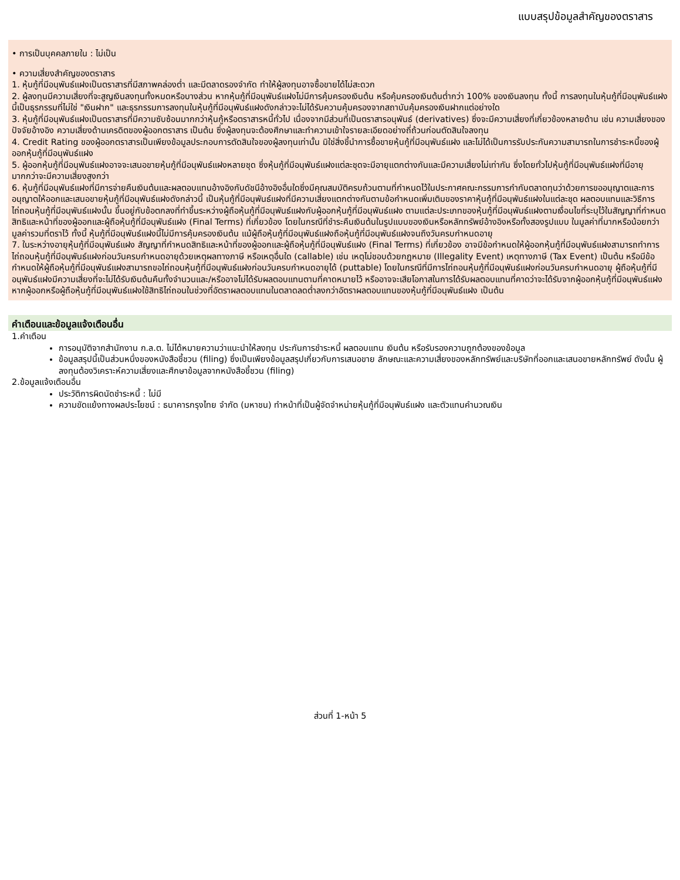แบบสรุปข้อมูลสำคัญของตราสาร
• การเป็นบุคคลภายใน : ไม่เป็น
• ความเสี่ยงสำคัญของตราสาร
1. หุ้นกู้ที่มีอนุพันธ์แฝงเป็นตราสารที่มีสภาพคล่องต่ำ และมีตลาดรองจำกัด ทำให้ผู้ลงทุนอาจซื้อขายได้ไม่สะดวก
2. ผู้ลงทุนมีความเสี่ยงที่จะสูญเงินลงทุนทั้งหมดหรือบางส่วน หากหุ้นกู้ที่มีอนุพันธ์แฝงไม่มีการคุ้มครองเงินต้น หรือคุ้มครองเงินต้นต่ำกว่า 100% ของเงินลงทุน ทั้งนี้ การลงทุนในหุ้นกู้ที่มีอนุพันธ์แฝงนี้เป็นธุรกรรมที่ไม่ใช่ "เงินฝาก" และธุรกรรมการลงทุนในหุ้นกู้ที่มีอนุพันธ์แฝงดังกล่าวจะไม่ได้รับความคุ้มครองจากสถาบันคุ้มครองเงินฝากแต่อย่างใด
3. หุ้นกู้ที่มีอนุพันธ์แฝงเป็นตราสารที่มีความซับซ้อนมากกว่าหุ้นกู้หรือตราสารหนี้ทั่วไป เนื่องจากมีส่วนที่เป็นตราสารอนุพันธ์ (derivatives) ซึ่งจะมีความเสี่ยงที่เกี่ยวข้องหลายด้าน เช่น ความเสี่ยงของปัจจัยอ้างอิง ความเสี่ยงด้านเครดิตของผู้ออกตราสาร เป็นต้น ซึ่งผู้ลงทุนจะต้องศึกษาและทำความเข้าใจรายละเอียดอย่างถี่ถ้วนก่อนตัดสินใจลงทุน
4. Credit Rating ของผู้ออกตราสารเป็นเพียงข้อมูลประกอบการตัดสินใจของผู้ลงทุนเท่านั้น มิใช่สิ่งชี้นำการซื้อขายหุ้นกู้ที่มีอนุพันธ์แฝง และไม่ได้เป็นการรับประกันความสามารถในการชำระหนี้ของผู้ออกหุ้นกู้ที่มีอนุพันธ์แฝง
5. ผู้ออกหุ้นกู้ที่มีอนุพันธ์แฝงอาจจะเสนอขายหุ้นกู้ที่มีอนุพันธ์แฝงหลายชุด ซึ่งหุ้นกู้ที่มีอนุพันธ์แฝงแต่ละชุดจะมีอายุแตกต่างกันและมีความเสี่ยงไม่เท่ากัน ซึ่งโดยทั่วไปหุ้นกู้ที่มีอนุพันธ์แฝงที่มีอายุมากกว่าจะมีความเสี่ยงสูงกว่า
6. หุ้นกู้ที่มีอนุพันธ์แฝงที่มีการจ่ายคืนเงินต้นและผลตอบแทนอ้างอิงกับดัชนีอ้างอิงอื่นใดซึ่งมีคุณสมบัติครบถ้วนตามที่กำหนดไว้ในประกาศคณะกรรมการกำกับตลาดทุนว่าด้วยการขออนุญาตและการอนุญาตให้ออกและเสนอขายหุ้นกู้ที่มีอนุพันธ์แฝงดังกล่าวนี้ เป็นหุ้นกู้ที่มีอนุพันธ์แฝงที่มีความเสี่ยงแตกต่างกันตามข้อกำหนดเพิ่มเติมของราคาหุ้นกู้ที่มีอนุพันธ์แฝงในแต่ละชุด ผลตอบแทนและวิธีการไถ่ถอนหุ้นกู้ที่มีอนุพันธ์แฝงนั้น ขึ้นอยู่กับข้อตกลงที่ทำขึ้นระหว่างผู้ถือหุ้นกู้ที่มีอนุพันธ์แฝงกับผู้ออกหุ้นกู้ที่มีอนุพันธ์แฝง ตามแต่ละประเภทของหุ้นกู้ที่มีอนุพันธ์แฝงตามเงื่อนไขที่ระบุไว้ในสัญญาที่กำหนดสิทธิและหน้าที่ของผู้ออกและผู้ถือหุ้นกู้ที่มีอนุพันธ์แฝง (Final Terms) ที่เกี่ยวข้อง โดยในกรณีที่ชำระคืนเงินต้นในรูปแบบของเงินหรือหลักทรัพย์อ้างอิงหรือทั้งสองรูปแบบ ในมูลค่าที่มากหรือน้อยกว่ามูลค่ารวมที่ตราไว้ ทั้งนี้ หุ้นกู้ที่มีอนุพันธ์แฝงนี้ไม่มีการคุ้มครองเงินต้น แม้ผู้ถือหุ้นกู้ที่มีอนุพันธ์แฝงถือหุ้นกู้ที่มีอนุพันธ์แฝงจนถึงวันครบกำหนดอายุ
7. ในระหว่างอายุหุ้นกู้ที่มีอนุพันธ์แฝง สัญญาที่กำหนดสิทธิและหน้าที่ของผู้ออกและผู้ถือหุ้นกู้ที่มีอนุพันธ์แฝง (Final Terms) ที่เกี่ยวข้อง อาจมีข้อกำหนดให้ผู้ออกหุ้นกู้ที่มีอนุพันธ์แฝงสามารถทำการไถ่ถอนหุ้นกู้ที่มีอนุพันธ์แฝงก่อนวันครบกำหนดอายุด้วยเหตุผลทางภาษี หรือเหตุอื่นใด (callable) เช่น เหตุไม่ชอบด้วยกฎหมาย (Illegality Event) เหตุทางภาษี (Tax Event) เป็นต้น หรือมีข้อกำหนดให้ผู้ถือหุ้นกู้ที่มีอนุพันธ์แฝงสามารถขอไถ่ถอนหุ้นกู้ที่มีอนุพันธ์แฝงก่อนวันครบกำหนดอายุได้ (puttable) โดยในกรณีที่มีการไถ่ถอนหุ้นกู้ที่มีอนุพันธ์แฝงก่อนวันครบกำหนดอายุ ผู้ถือหุ้นกู้ที่มีอนุพันธ์แฝงมีความเสี่ยงที่จะไม่ได้รับเงินต้นคืนทั้งจำนวนและ/หรืออาจไม่ได้รับผลตอบแทนตามที่คาดหมายไว้ หรืออาจจะเสียโอกาสในการได้รับผลตอบแทนที่คาดว่าจะได้รับจากผู้ออกหุ้นกู้ที่มีอนุพันธ์แฝง หากผู้ออกหรือผู้ถือหุ้นกู้ที่มีอนุพันธ์แฝงใช้สิทธิไถ่ถอนในช่วงที่อัตราผลตอบแทนในตลาดลดต่ำลงกว่าอัตราผลตอบแทนของหุ้นกู้ที่มีอนุพันธ์แฝง เป็นต้น
คำเตือนและข้อมูลแจ้งเตือนอื่น
1.คำเตือน
การอนุมัติจากสำนักงาน ก.ล.ต. ไม่ได้หมายความว่าแนะนำให้ลงทุน ประกันการชำระหนี้ ผลตอบแทน เงินต้น หรือรับรองความถูกต้องของข้อมูล
ข้อมูลสรุปนี้เป็นส่วนหนึ่งของหนังสือชี้ชวน (filing) ซึ่งเป็นเพียงข้อมูลสรุปเกี่ยวกับการเสนอขาย ลักษณะและความเสี่ยงของหลักทรัพย์และบริษัทที่ออกและเสนอขายหลักทรัพย์ ดังนั้น ผู้ลงทุนต้องวิเคราะห์ความเสี่ยงและศึกษาข้อมูลจากหนังสือชี้ชวน (filing)
2.ข้อมูลแจ้งเตือนอื่น
ประวัติการผิดนัดชำระหนี้ : ไม่มี
ความขัดแย้งทางผลประโยชน์ : ธนาคารกรุงไทย จำกัด (มหาชน) ทำหน้าที่เป็นผู้จัดจำหน่ายหุ้นกู้ที่มีอนุพันธ์แฝง และตัวแทนคำนวณเงิน
ส่วนที่ 1-หน้า 5